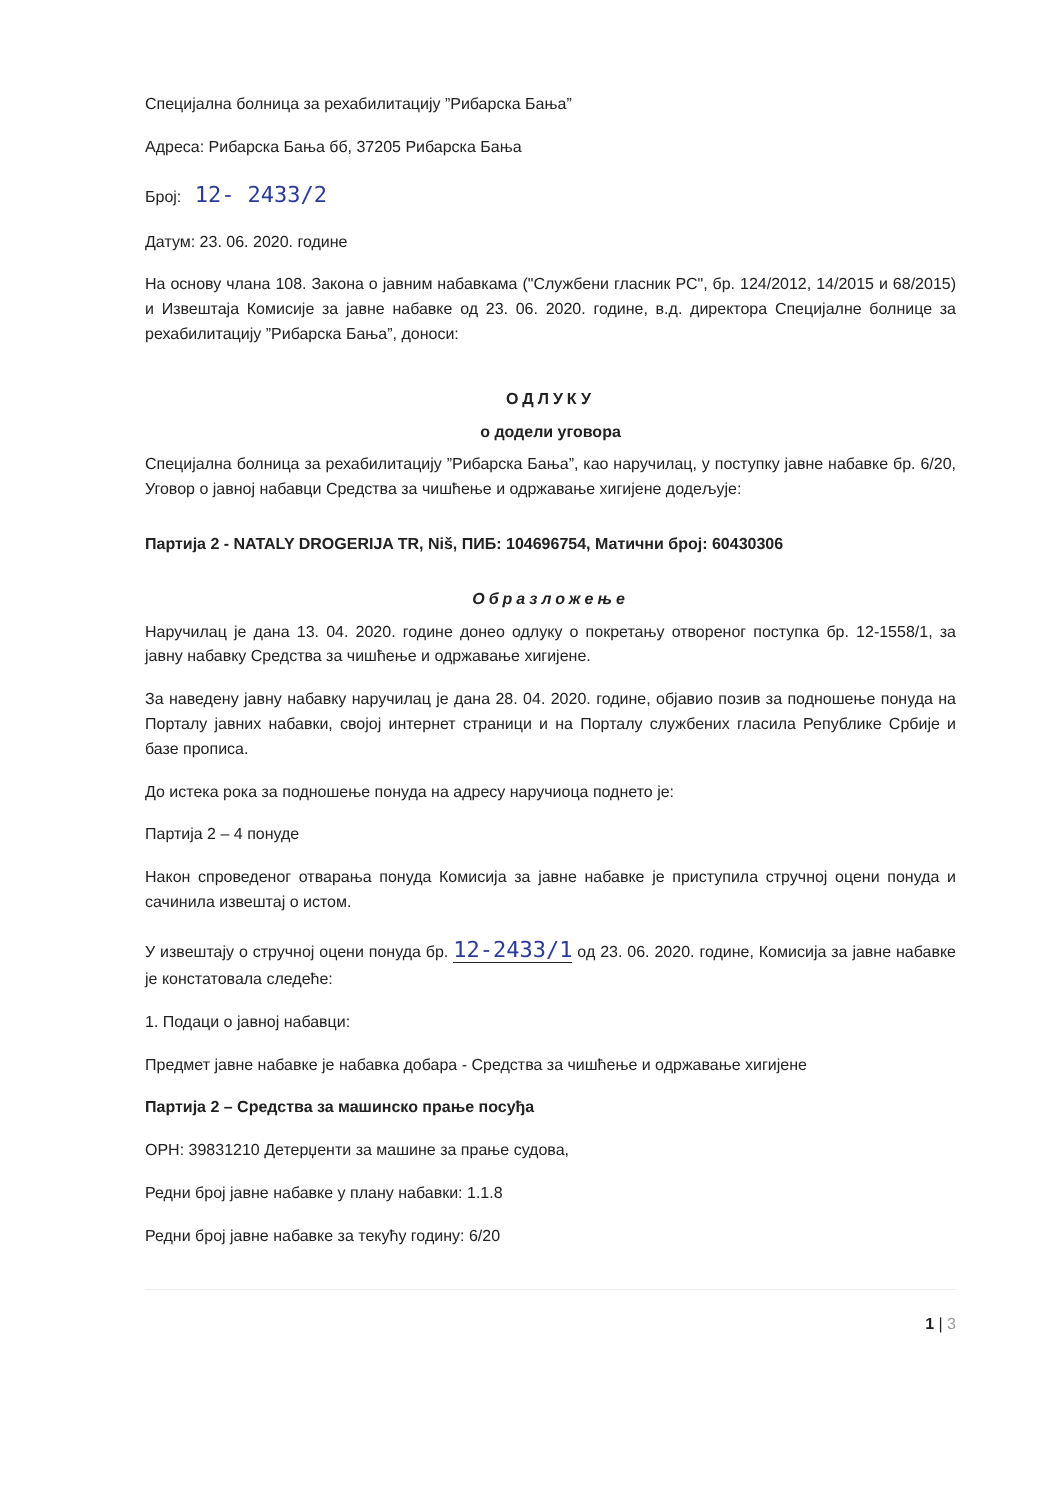Специјална болница за рехабилитацију ”Рибарска Бања”
Адреса: Рибарска Бања бб, 37205 Рибарска Бања
Број: 12- 2433/2
Датум: 23. 06. 2020. године
На основу члана 108. Закона о јавним набавкама ("Службени гласник РС", бр. 124/2012, 14/2015 и 68/2015) и Извештаја Комисије за јавне набавке од 23. 06. 2020. године, в.д. директора Специјалне болнице за рехабилитацију ”Рибарска Бања”, доноси:
ОДЛУКУ
о додели уговора
Специјална болница за рехабилитацију ”Рибарска Бања”, као наручилац, у поступку јавне набавке бр. 6/20, Уговор о јавној набавци Средства за чишћење и одржавање хигијене додељује:
Партија 2 - NATALY DROGERIJA TR, Niš, ПИБ: 104696754, Матични број: 60430306
Образложење
Наручилац је дана 13. 04. 2020. године донео одлуку о покретању отвореног поступка бр. 12-1558/1, за јавну набавку Средства за чишћење и одржавање хигијене.
За наведену јавну набавку наручилац је дана 28. 04. 2020. године, објавио позив за подношење понуда на Порталу јавних набавки, својој интернет страници и на Порталу службених гласила Републике Србије и базе прописа.
До истека рока за подношење понуда на адресу наручиоца поднето је:
Партија 2 – 4 понуде
Након спроведеног отварања понуда Комисија за јавне набавке је приступила стручној оцени понуда и сачинила извештај о истом.
У извештају о стручној оцени понуда бр. 12-2433/1 од 23. 06. 2020. године, Комисија за јавне набавке је констатовала следеће:
1. Подаци о јавној набавци:
Предмет јавне набавке је набавка добара - Средства за чишћење и одржавање хигијене
Партија 2 – Средства за машинско прање посуђа
ОРН: 39831210 Детерџенти за машине за прање судова,
Редни број јавне набавке у плану набавки: 1.1.8
Редни број јавне набавке за текућу годину: 6/20
1 | 3